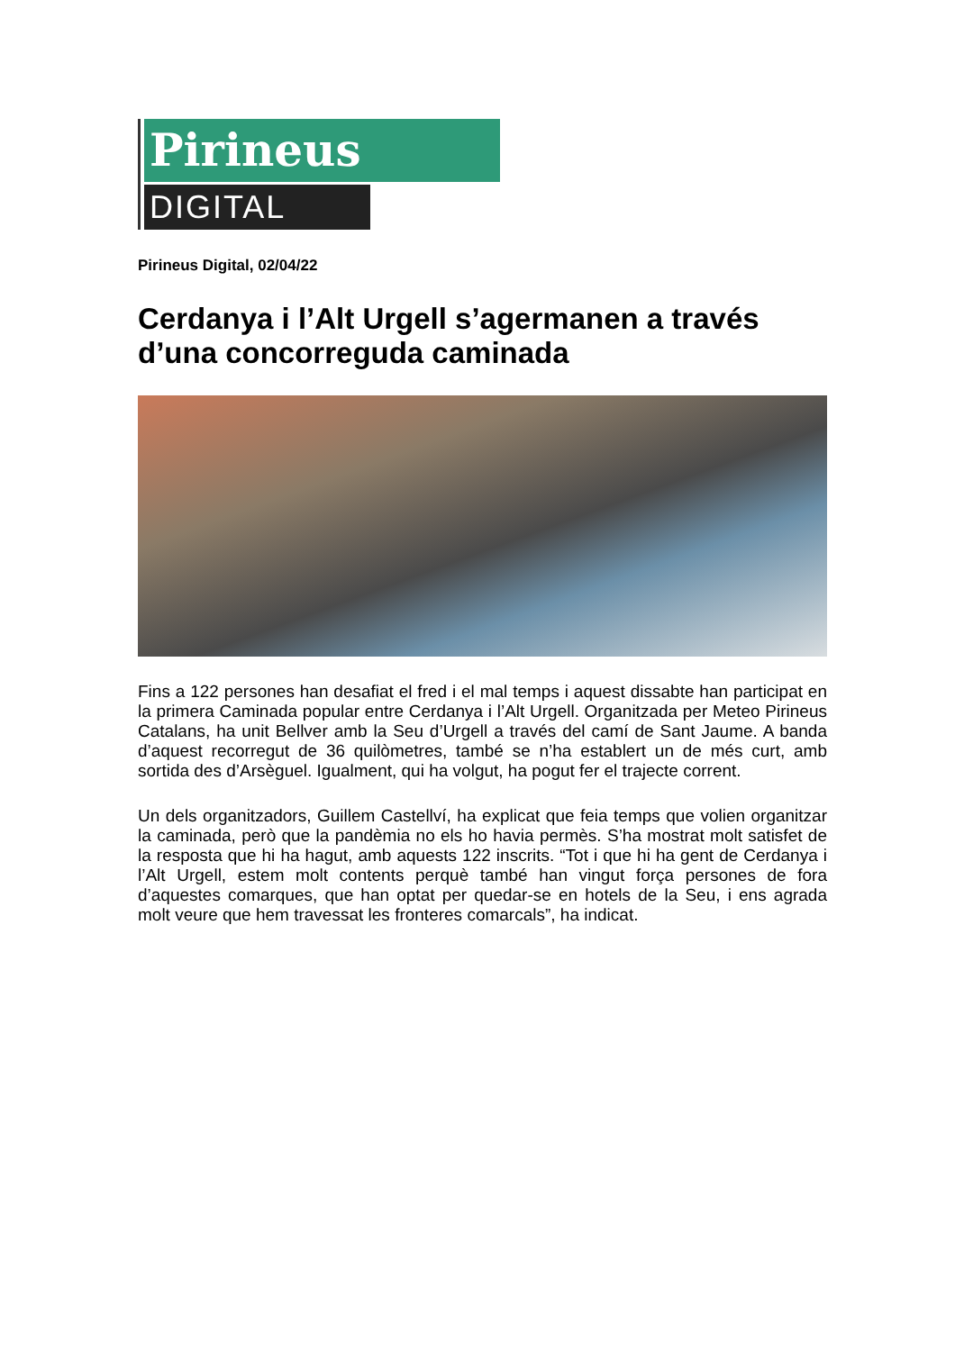Pirineus
DIGITAL
Pirineus Digital, 02/04/22
Cerdanya i l’Alt Urgell s’agermanen a través d’una concorreguda caminada
Fins a 122 persones han desafiat el fred i el mal temps i aquest dissabte han participat en la primera Caminada popular entre Cerdanya i l’Alt Urgell. Organitzada per Meteo Pirineus Catalans, ha unit Bellver amb la Seu d’Urgell a través del camí de Sant Jaume. A banda d’aquest recorregut de 36 quilòmetres, també se n’ha establert un de més curt, amb sortida des d’Arsèguel. Igualment, qui ha volgut, ha pogut fer el trajecte corrent.
Un dels organitzadors, Guillem Castellví, ha explicat que feia temps que volien organitzar la caminada, però que la pandèmia no els ho havia permès. S’ha mostrat molt satisfet de la resposta que hi ha hagut, amb aquests 122 inscrits. “Tot i que hi ha gent de Cerdanya i l’Alt Urgell, estem molt contents perquè també han vingut força persones de fora d’aquestes comarques, que han optat per quedar-se en hotels de la Seu, i ens agrada molt veure que hem travessat les fronteres comarcals”, ha indicat.